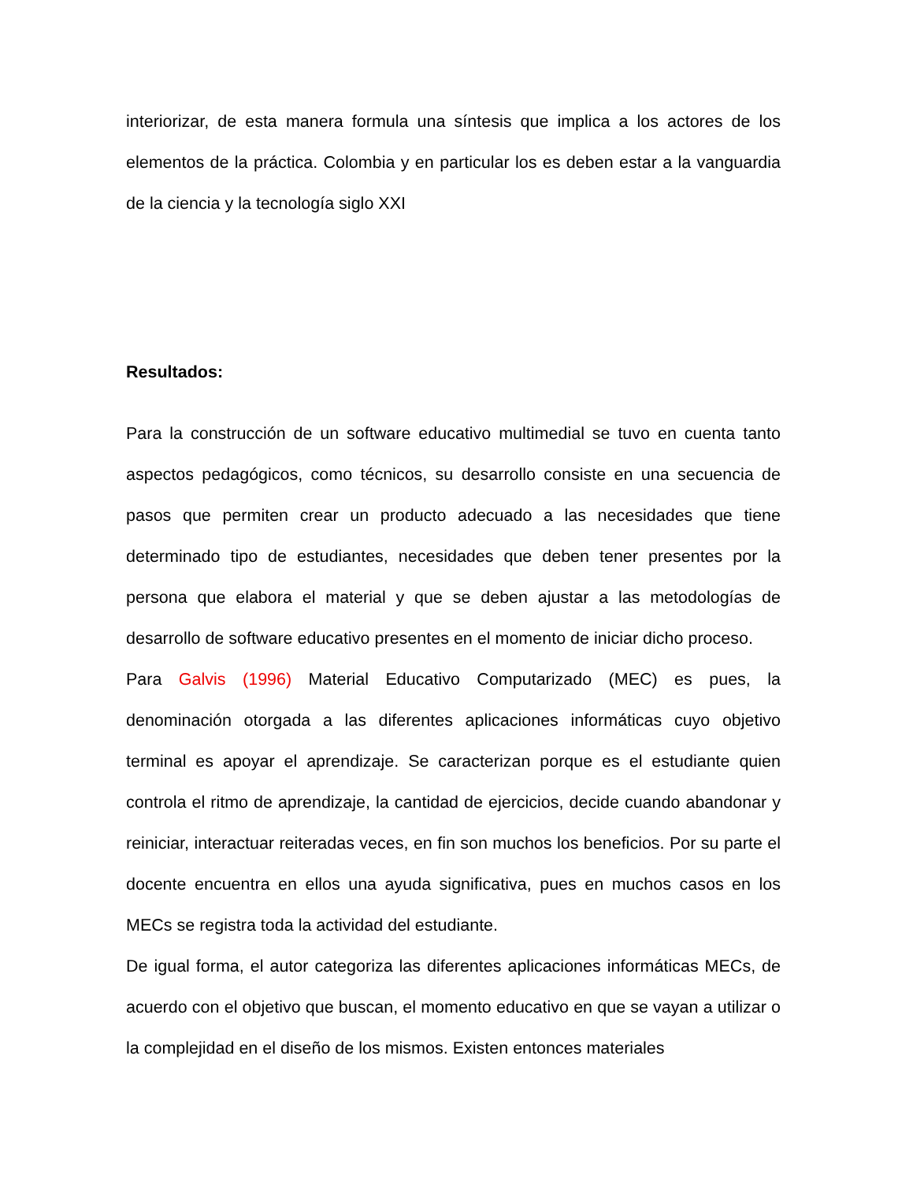interiorizar, de esta manera formula una síntesis que implica a los actores de los elementos de la práctica. Colombia y en particular los es deben estar a la vanguardia de la ciencia y la tecnología siglo XXI
Resultados:
Para la construcción de un software educativo multimedial se tuvo en cuenta tanto aspectos pedagógicos, como técnicos, su desarrollo consiste en una secuencia de pasos que permiten crear un producto adecuado a las necesidades que tiene determinado tipo de estudiantes, necesidades que deben tener presentes por la persona que elabora el material y que se deben ajustar a las metodologías de desarrollo de software educativo presentes en el momento de iniciar dicho proceso.
Para Galvis (1996) Material Educativo Computarizado (MEC) es pues, la denominación otorgada a las diferentes aplicaciones informáticas cuyo objetivo terminal es apoyar el aprendizaje. Se caracterizan porque es el estudiante quien controla el ritmo de aprendizaje, la cantidad de ejercicios, decide cuando abandonar y reiniciar, interactuar reiteradas veces, en fin son muchos los beneficios. Por su parte el docente encuentra en ellos una ayuda significativa, pues en muchos casos en los MECs se registra toda la actividad del estudiante.
De igual forma, el autor categoriza las diferentes aplicaciones informáticas MECs, de acuerdo con el objetivo que buscan, el momento educativo en que se vayan a utilizar o la complejidad en el diseño de los mismos. Existen entonces materiales